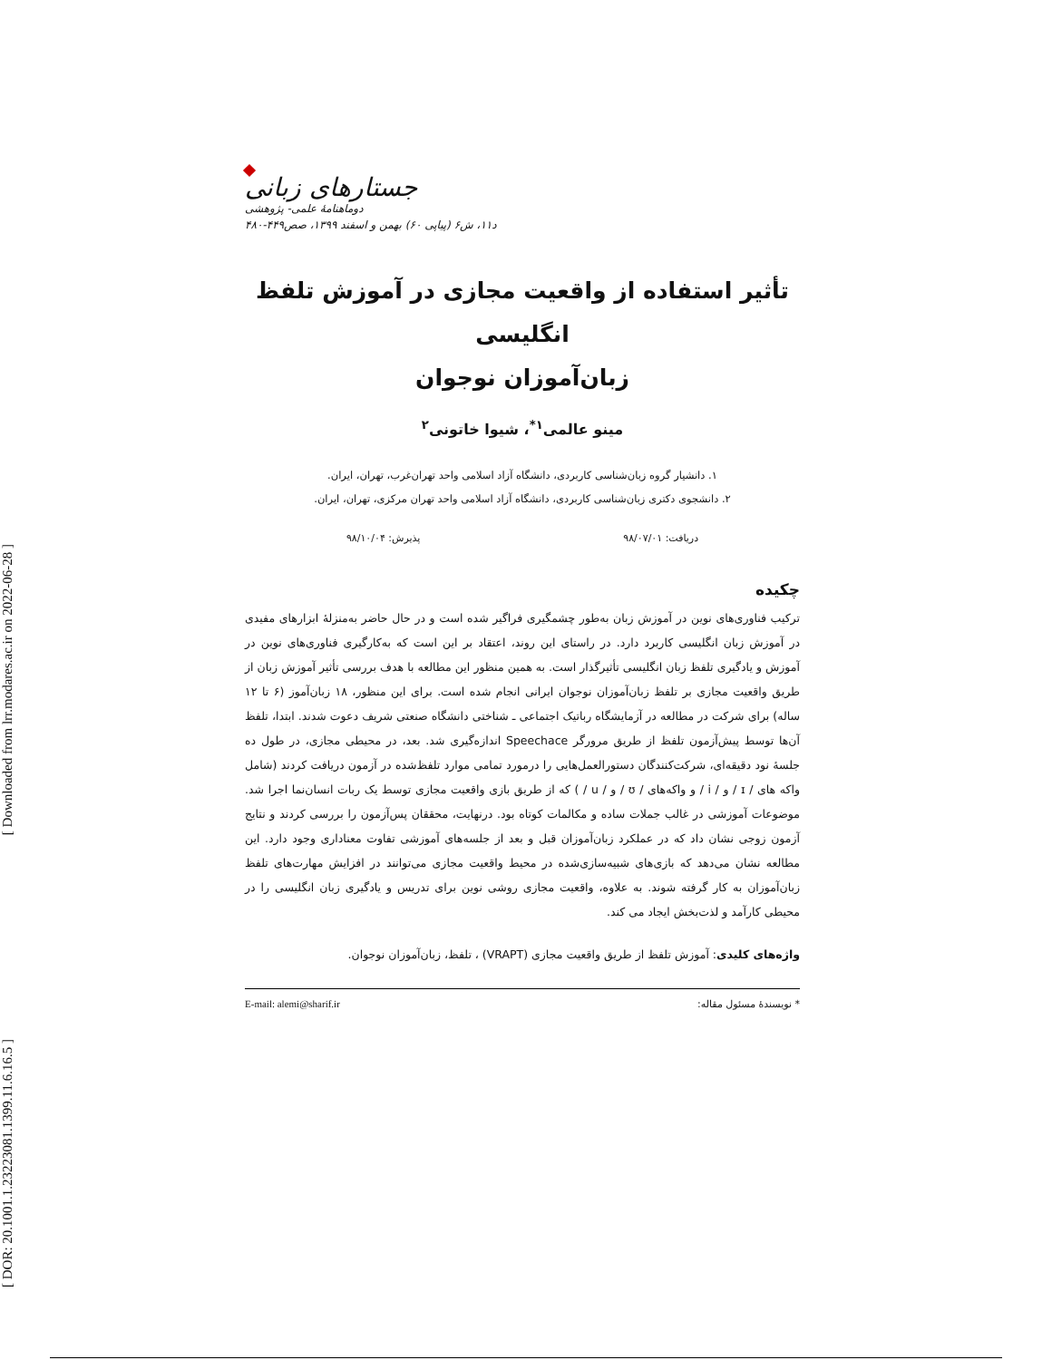[ Downloaded from lrr.modares.ac.ir on 2022-06-28 ]
[ DOR: 20.1001.1.23223081.1399.11.6.16.5 ]
جستارهای زبانی
دوماهنامهٔ علمی- پژوهشی
د۱۱، ش۶ (پیاپی ۶۰) بهمن و اسفند ۱۳۹۹، صص۴۴۹-۴۸۰
تأثیر استفاده از واقعیت مجازی در آموزش تلفظ انگلیسی
زبان‌آموزان نوجوان
مینو عالمی<sup>۱*</sup>، شیوا خاتونی<sup>۲</sup>
۱. دانشیار گروه زبان‌شناسی کاربردی، دانشگاه آزاد اسلامی واحد تهران‌غرب، تهران، ایران.
۲. دانشجوی دکتری زبان‌شناسی کاربردی، دانشگاه آزاد اسلامی واحد تهران مرکزی، تهران، ایران.
دریافت: ۹۸/۰۷/۰۱ پذیرش: ۹۸/۱۰/۰۴
چکیده
ترکیب فناوری‌های نوین در آموزش زبان به‌طور چشمگیری فراگیر شده است و در حال حاضر به‌منزلهٔ ابزارهای مفیدی در آموزش زبان انگلیسی کاربرد دارد. در راستای این روند، اعتقاد بر این است که به‌کارگیری فناوری‌های نوین در آموزش و یادگیری تلفظ زبان انگلیسی تأثیرگذار است. به همین منظور این مطالعه با هدف بررسی تأثیر آموزش زبان از طریق واقعیت مجازی بر تلفظ زبان‌آموزان نوجوان ایرانی انجام شده است. برای این منظور، ۱۸ زبان‌آموز (۶ تا ۱۲ ساله) برای شرکت در مطالعه در آزمایشگاه رباتیک اجتماعی ـ شناختی دانشگاه صنعتی شریف دعوت شدند. ابتدا، تلفظ آن‌ها توسط پیش‌آزمون تلفظ از طریق مرورگر Speechace اندازه‌گیری شد. بعد، در محیطی مجازی، در طول ده جلسهٔ نود دقیقه‌ای، شرکت‌کنندگان دستورالعمل‌هایی را درمورد تمامی موارد تلفظ‌شده در آزمون دریافت کردند (شامل واکه های / ɪ / و / i / و واکه‌های / ʊ / و / u / ) که از طریق بازی واقعیت مجازی توسط یک ربات انسان‌نما اجرا شد. موضوعات آموزشی در غالب جملات ساده و مکالمات کوتاه بود. درنهایت، محققان پس‌آزمون را بررسی کردند و نتایج آزمون زوجی نشان داد که در عملکرد زبان‌آموزان قبل و بعد از جلسه‌های آموزشی تفاوت معناداری وجود دارد. این مطالعه نشان می‌دهد که بازی‌های شبیه‌سازی‌شده در محیط واقعیت مجازی می‌توانند در افزایش مهارت‌های تلفظ زبان‌آموزان به کار گرفته شوند. به علاوه، واقعیت مجازی روشی نوین برای تدریس و یادگیری زبان انگلیسی را در محیطی کارآمد و لذت‌بخش ایجاد می کند.
واژه‌های کلیدی: آموزش تلفظ از طریق واقعیت مجازی (VRAPT) ، تلفظ، زبان‌آموزان نوجوان.
* نویسندهٔ مسئول مقاله: E-mail: alemi@sharif.ir